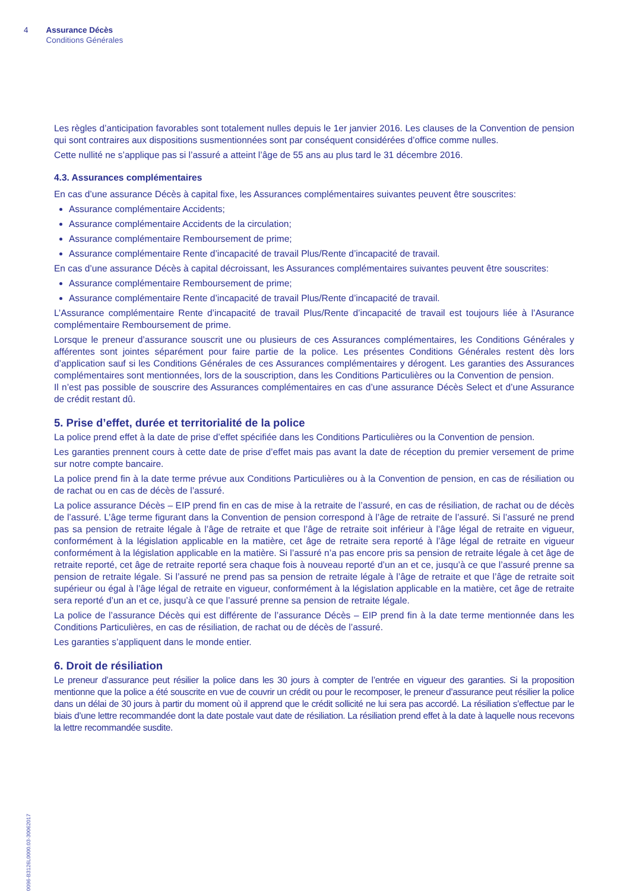4 Assurance Décès
Conditions Générales
0096-B3126L0000.03-30062017
Les règles d’anticipation favorables sont totalement nulles depuis le 1er janvier 2016. Les clauses de la Convention de pension qui sont contraires aux dispositions susmentionnées sont par conséquent considérées d’office comme nulles.
Cette nullité ne s’applique pas si l’assuré a atteint l’âge de 55 ans au plus tard le 31 décembre 2016.
4.3. Assurances complémentaires
En cas d’une assurance Décès à capital fixe, les Assurances complémentaires suivantes peuvent être souscrites:
Assurance complémentaire Accidents;
Assurance complémentaire Accidents de la circulation;
Assurance complémentaire Remboursement de prime;
Assurance complémentaire Rente d’incapacité de travail Plus/Rente d’incapacité de travail.
En cas d’une assurance Décès à capital décroissant, les Assurances complémentaires suivantes peuvent être souscrites:
Assurance complémentaire Remboursement de prime;
Assurance complémentaire Rente d’incapacité de travail Plus/Rente d’incapacité de travail.
L’Assurance complémentaire Rente d’incapacité de travail Plus/Rente d’incapacité de travail est toujours liée à l’Asurance complémentaire Remboursement de prime.
Lorsque le preneur d’assurance souscrit une ou plusieurs de ces Assurances complémentaires, les Conditions Générales y afférentes sont jointes séparément pour faire partie de la police. Les présentes Conditions Générales restent dès lors d’application sauf si les Conditions Générales de ces Assurances complémentaires y dérogent. Les garanties des Assurances complémentaires sont mentionnées, lors de la souscription, dans les Conditions Particulières ou la Convention de pension.
Il n’est pas possible de souscrire des Assurances complémentaires en cas d’une assurance Décès Select et d’une Assurance de crédit restant dû.
5. Prise d’effet, durée et territorialité de la police
La police prend effet à la date de prise d’effet spécifiée dans les Conditions Particulières ou la Convention de pension.
Les garanties prennent cours à cette date de prise d’effet mais pas avant la date de réception du premier versement de prime sur notre compte bancaire.
La police prend fin à la date terme prévue aux Conditions Particulières ou à la Convention de pension, en cas de résiliation ou de rachat ou en cas de décès de l’assuré.
La police assurance Décès – EIP prend fin en cas de mise à la retraite de l’assuré, en cas de résiliation, de rachat ou de décès de l’assuré. L’âge terme figurant dans la Convention de pension correspond à l’âge de retraite de l’assuré. Si l’assuré ne prend pas sa pension de retraite légale à l’âge de retraite et que l’âge de retraite soit inférieur à l’âge légal de retraite en vigueur, conformément à la législation applicable en la matière, cet âge de retraite sera reporté à l’âge légal de retraite en vigueur conformément à la législation applicable en la matière. Si l’assuré n’a pas encore pris sa pension de retraite légale à cet âge de retraite reporté, cet âge de retraite reporté sera chaque fois à nouveau reporté d’un an et ce, jusqu’à ce que l’assuré prenne sa pension de retraite légale. Si l’assuré ne prend pas sa pension de retraite légale à l’âge de retraite et que l’âge de retraite soit supérieur ou égal à l’âge légal de retraite en vigueur, conformément à la législation applicable en la matière, cet âge de retraite sera reporté d’un an et ce, jusqu’à ce que l’assuré prenne sa pension de retraite légale.
La police de l’assurance Décès qui est différente de l’assurance Décès – EIP prend fin à la date terme mentionnée dans les Conditions Particulières, en cas de résiliation, de rachat ou de décès de l’assuré.
Les garanties s’appliquent dans le monde entier.
6. Droit de résiliation
Le preneur d’assurance peut résilier la police dans les 30 jours à compter de l’entrée en vigueur des garanties. Si la proposition mentionne que la police a été souscrite en vue de couvrir un crédit ou pour le recomposer, le preneur d’assurance peut résilier la police dans un délai de 30 jours à partir du moment où il apprend que le crédit sollicité ne lui sera pas accordé. La résiliation s’effectue par le biais d’une lettre recommandée dont la date postale vaut date de résiliation. La résiliation prend effet à la date à laquelle nous recevons la lettre recommandée susdite.